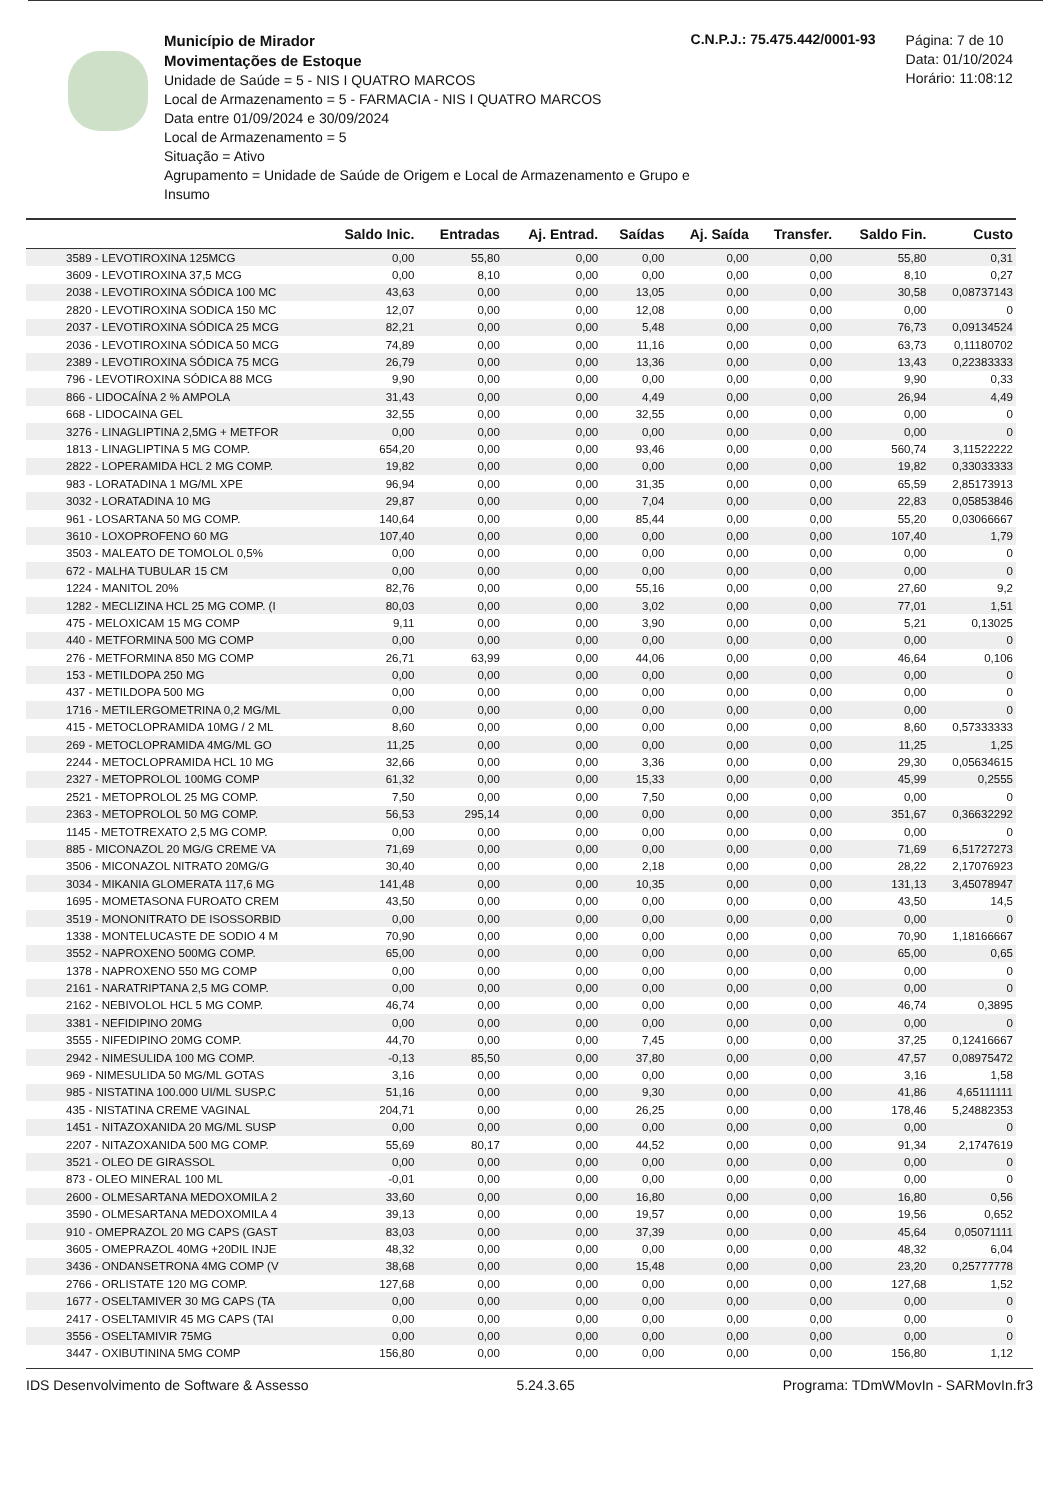Município de Mirador
Movimentações de Estoque
Unidade de Saúde = 5 - NIS I QUATRO MARCOS
Local de Armazenamento = 5 - FARMACIA - NIS I QUATRO MARCOS
Data entre 01/09/2024 e 30/09/2024
Local de Armazenamento = 5
Situação = Ativo
Agrupamento = Unidade de Saúde de Origem e Local de Armazenamento e Grupo e Insumo
C.N.P.J.: 75.475.442/0001-93
Página: 7 de 10
Data: 01/10/2024
Horário: 11:08:12
| | Saldo Inic. | Entradas | Aj. Entrad. | Saídas | Aj. Saída | Transfer. | Saldo Fin. | Custo |
| --- | --- | --- | --- | --- | --- | --- | --- | --- |
| 3589 - LEVOTIROXINA 125MCG | 0,00 | 55,80 | 0,00 | 0,00 | 0,00 | 0,00 | 55,80 | 0,31 |
| 3609 - LEVOTIROXINA 37,5 MCG | 0,00 | 8,10 | 0,00 | 0,00 | 0,00 | 0,00 | 8,10 | 0,27 |
| 2038 - LEVOTIROXINA SÓDICA 100 MC | 43,63 | 0,00 | 0,00 | 13,05 | 0,00 | 0,00 | 30,58 | 0,08737143 |
| 2820 - LEVOTIROXINA SODICA 150 MC | 12,07 | 0,00 | 0,00 | 12,08 | 0,00 | 0,00 | 0,00 | 0 |
| 2037 - LEVOTIROXINA SÓDICA 25 MCG | 82,21 | 0,00 | 0,00 | 5,48 | 0,00 | 0,00 | 76,73 | 0,09134524 |
| 2036 - LEVOTIROXINA SÓDICA 50 MCG | 74,89 | 0,00 | 0,00 | 11,16 | 0,00 | 0,00 | 63,73 | 0,11180702 |
| 2389 - LEVOTIROXINA SÓDICA 75 MCG | 26,79 | 0,00 | 0,00 | 13,36 | 0,00 | 0,00 | 13,43 | 0,22383333 |
| 796 - LEVOTIROXINA SÓDICA 88 MCG | 9,90 | 0,00 | 0,00 | 0,00 | 0,00 | 0,00 | 9,90 | 0,33 |
| 866 - LIDOCAÍNA 2 % AMPOLA | 31,43 | 0,00 | 0,00 | 4,49 | 0,00 | 0,00 | 26,94 | 4,49 |
| 668 - LIDOCAINA GEL | 32,55 | 0,00 | 0,00 | 32,55 | 0,00 | 0,00 | 0,00 | 0 |
| 3276 - LINAGLIPTINA 2,5MG + METFOR | 0,00 | 0,00 | 0,00 | 0,00 | 0,00 | 0,00 | 0,00 | 0 |
| 1813 - LINAGLIPTINA 5 MG COMP. | 654,20 | 0,00 | 0,00 | 93,46 | 0,00 | 0,00 | 560,74 | 3,11522222 |
| 2822 - LOPERAMIDA HCL 2 MG COMP. | 19,82 | 0,00 | 0,00 | 0,00 | 0,00 | 0,00 | 19,82 | 0,33033333 |
| 983 - LORATADINA 1 MG/ML XPE | 96,94 | 0,00 | 0,00 | 31,35 | 0,00 | 0,00 | 65,59 | 2,85173913 |
| 3032 - LORATADINA 10 MG | 29,87 | 0,00 | 0,00 | 7,04 | 0,00 | 0,00 | 22,83 | 0,05853846 |
| 961 - LOSARTANA 50 MG COMP. | 140,64 | 0,00 | 0,00 | 85,44 | 0,00 | 0,00 | 55,20 | 0,03066667 |
| 3610 - LOXOPROFENO 60 MG | 107,40 | 0,00 | 0,00 | 0,00 | 0,00 | 0,00 | 107,40 | 1,79 |
| 3503 - MALEATO DE TOMOLOL 0,5% | 0,00 | 0,00 | 0,00 | 0,00 | 0,00 | 0,00 | 0,00 | 0 |
| 672 - MALHA TUBULAR 15 CM | 0,00 | 0,00 | 0,00 | 0,00 | 0,00 | 0,00 | 0,00 | 0 |
| 1224 - MANITOL 20% | 82,76 | 0,00 | 0,00 | 55,16 | 0,00 | 0,00 | 27,60 | 9,2 |
| 1282 - MECLIZINA HCL 25 MG COMP. (I | 80,03 | 0,00 | 0,00 | 3,02 | 0,00 | 0,00 | 77,01 | 1,51 |
| 475 - MELOXICAM 15 MG COMP | 9,11 | 0,00 | 0,00 | 3,90 | 0,00 | 0,00 | 5,21 | 0,13025 |
| 440 - METFORMINA 500 MG COMP | 0,00 | 0,00 | 0,00 | 0,00 | 0,00 | 0,00 | 0,00 | 0 |
| 276 - METFORMINA 850 MG COMP | 26,71 | 63,99 | 0,00 | 44,06 | 0,00 | 0,00 | 46,64 | 0,106 |
| 153 - METILDOPA 250 MG | 0,00 | 0,00 | 0,00 | 0,00 | 0,00 | 0,00 | 0,00 | 0 |
| 437 - METILDOPA 500 MG | 0,00 | 0,00 | 0,00 | 0,00 | 0,00 | 0,00 | 0,00 | 0 |
| 1716 - METILERGOMETRINA 0,2 MG/ML | 0,00 | 0,00 | 0,00 | 0,00 | 0,00 | 0,00 | 0,00 | 0 |
| 415 - METOCLOPRAMIDA 10MG / 2 ML | 8,60 | 0,00 | 0,00 | 0,00 | 0,00 | 0,00 | 8,60 | 0,57333333 |
| 269 - METOCLOPRAMIDA 4MG/ML GO | 11,25 | 0,00 | 0,00 | 0,00 | 0,00 | 0,00 | 11,25 | 1,25 |
| 2244 - METOCLOPRAMIDA HCL 10 MG | 32,66 | 0,00 | 0,00 | 3,36 | 0,00 | 0,00 | 29,30 | 0,05634615 |
| 2327 - METOPROLOL 100MG COMP | 61,32 | 0,00 | 0,00 | 15,33 | 0,00 | 0,00 | 45,99 | 0,2555 |
| 2521 - METOPROLOL 25 MG COMP. | 7,50 | 0,00 | 0,00 | 7,50 | 0,00 | 0,00 | 0,00 | 0 |
| 2363 - METOPROLOL 50 MG COMP. | 56,53 | 295,14 | 0,00 | 0,00 | 0,00 | 0,00 | 351,67 | 0,36632292 |
| 1145 - METOTREXATO 2,5 MG COMP. | 0,00 | 0,00 | 0,00 | 0,00 | 0,00 | 0,00 | 0,00 | 0 |
| 885 - MICONAZOL 20 MG/G CREME VA | 71,69 | 0,00 | 0,00 | 0,00 | 0,00 | 0,00 | 71,69 | 6,51727273 |
| 3506 - MICONAZOL NITRATO 20MG/G | 30,40 | 0,00 | 0,00 | 2,18 | 0,00 | 0,00 | 28,22 | 2,17076923 |
| 3034 - MIKANIA GLOMERATA 117,6 MG | 141,48 | 0,00 | 0,00 | 10,35 | 0,00 | 0,00 | 131,13 | 3,45078947 |
| 1695 - MOMETASONA FUROATO CREM | 43,50 | 0,00 | 0,00 | 0,00 | 0,00 | 0,00 | 43,50 | 14,5 |
| 3519 - MONONITRATO DE ISOSSORBID | 0,00 | 0,00 | 0,00 | 0,00 | 0,00 | 0,00 | 0,00 | 0 |
| 1338 - MONTELUCASTE DE SODIO 4 M | 70,90 | 0,00 | 0,00 | 0,00 | 0,00 | 0,00 | 70,90 | 1,18166667 |
| 3552 - NAPROXENO 500MG COMP. | 65,00 | 0,00 | 0,00 | 0,00 | 0,00 | 0,00 | 65,00 | 0,65 |
| 1378 - NAPROXENO 550 MG COMP | 0,00 | 0,00 | 0,00 | 0,00 | 0,00 | 0,00 | 0,00 | 0 |
| 2161 - NARATRIPTANA 2,5 MG COMP. | 0,00 | 0,00 | 0,00 | 0,00 | 0,00 | 0,00 | 0,00 | 0 |
| 2162 - NEBIVOLOL HCL 5 MG COMP. | 46,74 | 0,00 | 0,00 | 0,00 | 0,00 | 0,00 | 46,74 | 0,3895 |
| 3381 - NEFIDIPINO 20MG | 0,00 | 0,00 | 0,00 | 0,00 | 0,00 | 0,00 | 0,00 | 0 |
| 3555 - NIFEDIPINO 20MG COMP. | 44,70 | 0,00 | 0,00 | 7,45 | 0,00 | 0,00 | 37,25 | 0,12416667 |
| 2942 - NIMESULIDA 100 MG COMP. | -0,13 | 85,50 | 0,00 | 37,80 | 0,00 | 0,00 | 47,57 | 0,08975472 |
| 969 - NIMESULIDA 50 MG/ML GOTAS | 3,16 | 0,00 | 0,00 | 0,00 | 0,00 | 0,00 | 3,16 | 1,58 |
| 985 - NISTATINA 100.000 UI/ML SUSP.C | 51,16 | 0,00 | 0,00 | 9,30 | 0,00 | 0,00 | 41,86 | 4,65111111 |
| 435 - NISTATINA CREME VAGINAL | 204,71 | 0,00 | 0,00 | 26,25 | 0,00 | 0,00 | 178,46 | 5,24882353 |
| 1451 - NITAZOXANIDA 20 MG/ML SUSP | 0,00 | 0,00 | 0,00 | 0,00 | 0,00 | 0,00 | 0,00 | 0 |
| 2207 - NITAZOXANIDA 500 MG COMP. | 55,69 | 80,17 | 0,00 | 44,52 | 0,00 | 0,00 | 91,34 | 2,1747619 |
| 3521 - OLEO DE GIRASSOL | 0,00 | 0,00 | 0,00 | 0,00 | 0,00 | 0,00 | 0,00 | 0 |
| 873 - OLEO MINERAL 100 ML | -0,01 | 0,00 | 0,00 | 0,00 | 0,00 | 0,00 | 0,00 | 0 |
| 2600 - OLMESARTANA MEDOXOMILA 2 | 33,60 | 0,00 | 0,00 | 16,80 | 0,00 | 0,00 | 16,80 | 0,56 |
| 3590 - OLMESARTANA MEDOXOMILA 4 | 39,13 | 0,00 | 0,00 | 19,57 | 0,00 | 0,00 | 19,56 | 0,652 |
| 910 - OMEPRAZOL 20 MG CAPS (GAST | 83,03 | 0,00 | 0,00 | 37,39 | 0,00 | 0,00 | 45,64 | 0,05071111 |
| 3605 - OMEPRAZOL 40MG +20DIL INJE | 48,32 | 0,00 | 0,00 | 0,00 | 0,00 | 0,00 | 48,32 | 6,04 |
| 3436 - ONDANSETRONA 4MG COMP (V | 38,68 | 0,00 | 0,00 | 15,48 | 0,00 | 0,00 | 23,20 | 0,25777778 |
| 2766 - ORLISTATE 120 MG COMP. | 127,68 | 0,00 | 0,00 | 0,00 | 0,00 | 0,00 | 127,68 | 1,52 |
| 1677 - OSELTAMIVER 30 MG CAPS (TA | 0,00 | 0,00 | 0,00 | 0,00 | 0,00 | 0,00 | 0,00 | 0 |
| 2417 - OSELTAMIVIR 45 MG CAPS (TAI | 0,00 | 0,00 | 0,00 | 0,00 | 0,00 | 0,00 | 0,00 | 0 |
| 3556 - OSELTAMIVIR 75MG | 0,00 | 0,00 | 0,00 | 0,00 | 0,00 | 0,00 | 0,00 | 0 |
| 3447 - OXIBUTININA 5MG COMP | 156,80 | 0,00 | 0,00 | 0,00 | 0,00 | 0,00 | 156,80 | 1,12 |
IDS Desenvolvimento de Software & Assesso 5.24.3.65 Programa: TDmWMovIn - SARMovIn.fr3